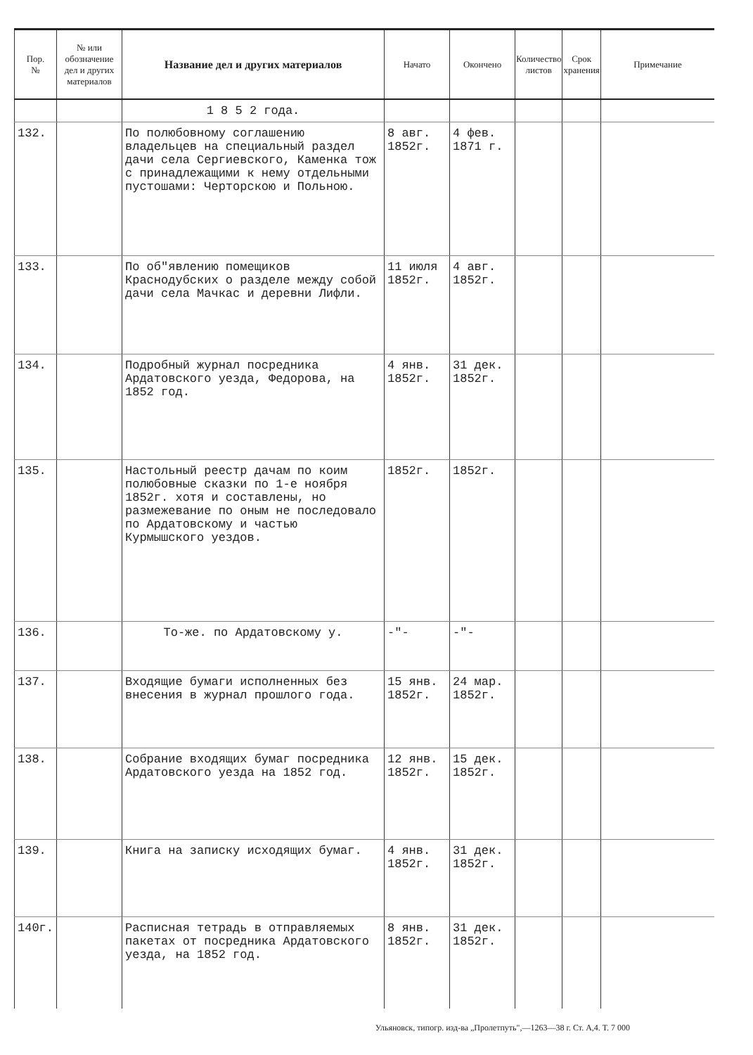| Пор. № | № или обозначение дел и других материалов | Название дел и других материалов | Начато | Окончено | Количество листов | Срок хранения | Примечание |
| --- | --- | --- | --- | --- | --- | --- | --- |
| | | 1 8 5 2 года. | | | | | |
| 132. | | По полюбовному соглашению владельцев на специальный раздел дачи села Сергиевского, Каменка тож с принадлежащими к нему отдельными пустошами: Черторскою и Польною. | 8 авг. 1852г. | 4 фев. 1871 г. | | | |
| 133. | | По об"явлению помещиков Краснодубских о разделе между собой дачи села Мачкас и деревни Лифли. | 11 июля 1852г. | 4 авг. 1852г. | | | |
| 134. | | Подробный журнал посредника Ардатовского уезда, Федорова, на 1852 год. | 4 янв. 1852г. | 31 дек. 1852г. | | | |
| 135. | | Настольный реестр дачам по коим полюбовные сказки по 1-е ноября 1852г. хотя и составлены, но размежевание по оным не последовало по Ардатовскому и частью Курмышского уездов. | 1852г. | 1852г. | | | |
| 136. | | То-же. по Ардатовскому у. | -"- | -"- | | | |
| 137. | | Входящие бумаги исполненных без внесения в журнал прошлого года. | 15 янв. 1852г. | 24 мар. 1852г. | | | |
| 138. | | Собрание входящих бумаг посредника Ардатовского уезда на 1852 год. | 12 янв. 1852г. | 15 дек. 1852г. | | | |
| 139. | | Книга на записку исходящих бумаг. | 4 янв. 1852г. | 31 дек. 1852г. | | | |
| 140г. | | Расписная тетрадь в отправляемых пакетах от посредника Ардатовского уезда, на 1852 год. | 8 янв. 1852г. | 31 дек. 1852г. | | | |
Ульяновск, типогр. изд-ва „Пролетпуть",—1263—38 г. Ст. А,4. Т. 7 000